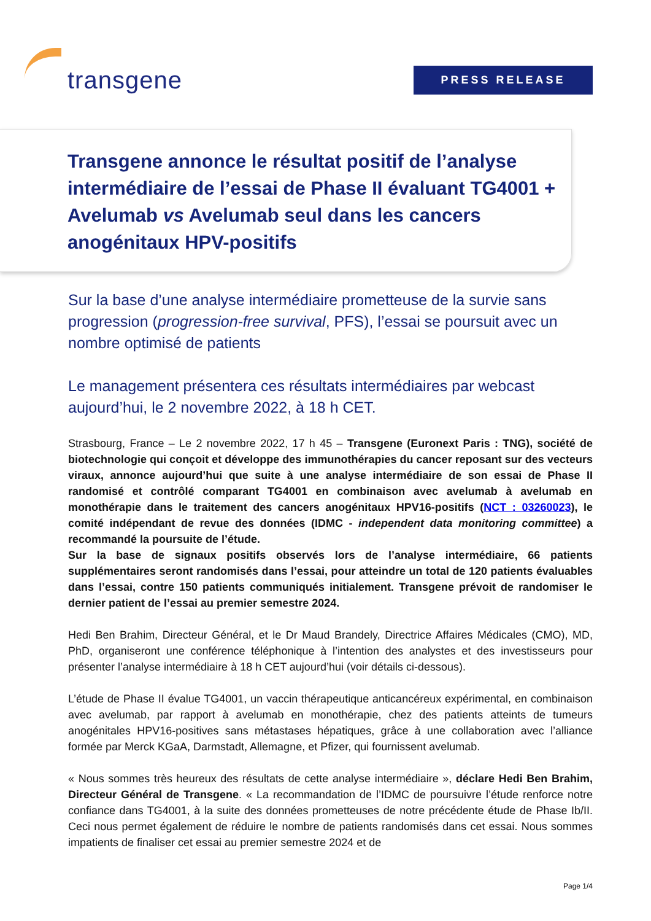transgene
PRESS RELEASE
Transgene annonce le résultat positif de l’analyse intermédiaire de l’essai de Phase II évaluant TG4001 + Avelumab vs Avelumab seul dans les cancers anogénitaux HPV-positifs
Sur la base d’une analyse intermédiaire prometteuse de la survie sans progression (progression-free survival, PFS), l’essai se poursuit avec un nombre optimisé de patients
Le management présentera ces résultats intermédiaires par webcast aujourd’hui, le 2 novembre 2022, à 18 h CET.
Strasbourg, France – Le 2 novembre 2022, 17 h 45 – Transgene (Euronext Paris : TNG), société de biotechnologie qui conçoit et développe des immunothérapies du cancer reposant sur des vecteurs viraux, annonce aujourd’hui que suite à une analyse intermédiaire de son essai de Phase II randomisé et contrôlé comparant TG4001 en combinaison avec avelumab à avelumab en monothérapie dans le traitement des cancers anogénitaux HPV16-positifs (NCT : 03260023), le comité indépendant de revue des données (IDMC - independent data monitoring committee) a recommandé la poursuite de l’étude.
Sur la base de signaux positifs observés lors de l’analyse intermédiaire, 66 patients supplémentaires seront randomisés dans l’essai, pour atteindre un total de 120 patients évaluables dans l’essai, contre 150 patients communiqués initialement. Transgene prévoit de randomiser le dernier patient de l’essai au premier semestre 2024.
Hedi Ben Brahim, Directeur Général, et le Dr Maud Brandely, Directrice Affaires Médicales (CMO), MD, PhD, organiseront une conférence téléphonique à l’intention des analystes et des investisseurs pour présenter l’analyse intermédiaire à 18 h CET aujourd’hui (voir détails ci-dessous).
L’étude de Phase II évalue TG4001, un vaccin thérapeutique anticancéreux expérimental, en combinaison avec avelumab, par rapport à avelumab en monothérapie, chez des patients atteints de tumeurs anogénitales HPV16-positives sans métastases hépatiques, grâce à une collaboration avec l’alliance formée par Merck KGaA, Darmstadt, Allemagne, et Pfizer, qui fournissent avelumab.
« Nous sommes très heureux des résultats de cette analyse intermédiaire », déclare Hedi Ben Brahim, Directeur Général de Transgene. « La recommandation de l’IDMC de poursuivre l’étude renforce notre confiance dans TG4001, à la suite des données prometteuses de notre précédente étude de Phase Ib/II. Ceci nous permet également de réduire le nombre de patients randomisés dans cet essai. Nous sommes impatients de finaliser cet essai au premier semestre 2024 et de
Page 1/4